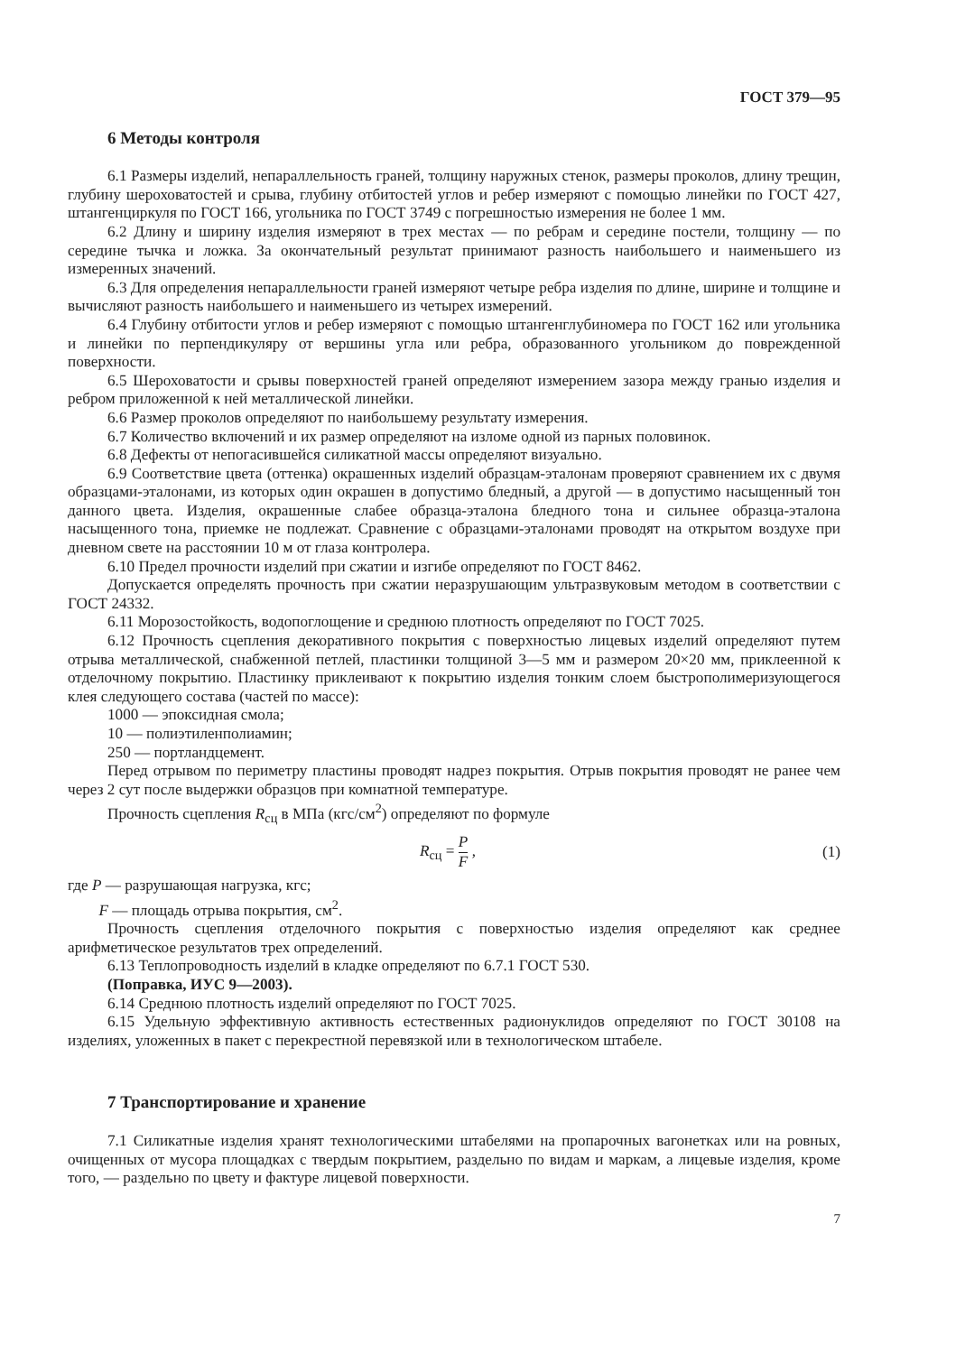ГОСТ 379—95
6 Методы контроля
6.1 Размеры изделий, непараллельность граней, толщину наружных стенок, размеры проколов, длину трещин, глубину шероховатостей и срыва, глубину отбитостей углов и ребер измеряют с помощью линейки по ГОСТ 427, штангенциркуля по ГОСТ 166, угольника по ГОСТ 3749 с погрешностью измерения не более 1 мм.
6.2 Длину и ширину изделия измеряют в трех местах — по ребрам и середине постели, толщину — по середине тычка и ложка. За окончательный результат принимают разность наибольшего и наименьшего из измеренных значений.
6.3 Для определения непараллельности граней измеряют четыре ребра изделия по длине, ширине и толщине и вычисляют разность наибольшего и наименьшего из четырех измерений.
6.4 Глубину отбитости углов и ребер измеряют с помощью штангенглубиномера по ГОСТ 162 или угольника и линейки по перпендикуляру от вершины угла или ребра, образованного угольником до поврежденной поверхности.
6.5 Шероховатости и срывы поверхностей граней определяют измерением зазора между гранью изделия и ребром приложенной к ней металлической линейки.
6.6 Размер проколов определяют по наибольшему результату измерения.
6.7 Количество включений и их размер определяют на изломе одной из парных половинок.
6.8 Дефекты от непогасившейся силикатной массы определяют визуально.
6.9 Соответствие цвета (оттенка) окрашенных изделий образцам-эталонам проверяют сравнением их с двумя образцами-эталонами, из которых один окрашен в допустимо бледный, а другой — в допустимо насыщенный тон данного цвета. Изделия, окрашенные слабее образца-эталона бледного тона и сильнее образца-эталона насыщенного тона, приемке не подлежат. Сравнение с образцами-эталонами проводят на открытом воздухе при дневном свете на расстоянии 10 м от глаза контролера.
6.10 Предел прочности изделий при сжатии и изгибе определяют по ГОСТ 8462.
Допускается определять прочность при сжатии неразрушающим ультразвуковым методом в соответствии с ГОСТ 24332.
6.11 Морозостойкость, водопоглощение и среднюю плотность определяют по ГОСТ 7025.
6.12 Прочность сцепления декоративного покрытия с поверхностью лицевых изделий определяют путем отрыва металлической, снабженной петлей, пластинки толщиной 3—5 мм и размером 20×20 мм, приклеенной к отделочному покрытию. Пластинку приклеивают к покрытию изделия тонким слоем быстрополимеризующегося клея следующего состава (частей по массе):
1000 — эпоксидная смола;
10 — полиэтиленполиамин;
250 — портландцемент.
Перед отрывом по периметру пластины проводят надрез покрытия. Отрыв покрытия проводят не ранее чем через 2 сут после выдержки образцов при комнатной температуре.
Прочность сцепления R<sub>сц</sub> в МПа (кгс/см<sup>2</sup>) определяют по формуле
R<sub>сц</sub> = P F , (1)
где P — разрушающая нагрузка, кгс;
F — площадь отрыва покрытия, см<sup>2</sup>.
Прочность сцепления отделочного покрытия с поверхностью изделия определяют как среднее арифметическое результатов трех определений.
6.13 Теплопроводность изделий в кладке определяют по 6.7.1 ГОСТ 530.
(Поправка, ИУС 9—2003).
6.14 Среднюю плотность изделий определяют по ГОСТ 7025.
6.15 Удельную эффективную активность естественных радионуклидов определяют по ГОСТ 30108 на изделиях, уложенных в пакет с перекрестной перевязкой или в технологическом штабеле.
7 Транспортирование и хранение
7.1 Силикатные изделия хранят технологическими штабелями на пропарочных вагонетках или на ровных, очищенных от мусора площадках с твердым покрытием, раздельно по видам и маркам, а лицевые изделия, кроме того, — раздельно по цвету и фактуре лицевой поверхности.
7